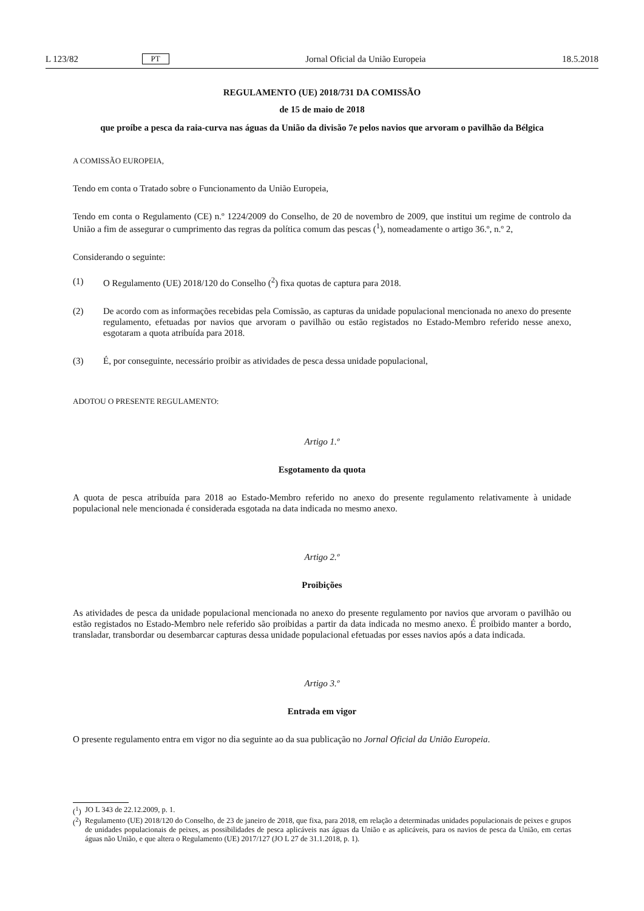L 123/82 PT Jornal Oficial da União Europeia 18.5.2018
REGULAMENTO (UE) 2018/731 DA COMISSÃO
de 15 de maio de 2018
que proíbe a pesca da raia-curva nas águas da União da divisão 7e pelos navios que arvoram o pavilhão da Bélgica
A COMISSÃO EUROPEIA,
Tendo em conta o Tratado sobre o Funcionamento da União Europeia,
Tendo em conta o Regulamento (CE) n.º 1224/2009 do Conselho, de 20 de novembro de 2009, que institui um regime de controlo da União a fim de assegurar o cumprimento das regras da política comum das pescas (<sup>1</sup>), nomeadamente o artigo 36.º, n.º 2,
Considerando o seguinte:
(1) O Regulamento (UE) 2018/120 do Conselho (<sup>2</sup>) fixa quotas de captura para 2018.
(2) De acordo com as informações recebidas pela Comissão, as capturas da unidade populacional mencionada no anexo do presente regulamento, efetuadas por navios que arvoram o pavilhão ou estão registados no Estado-Membro referido nesse anexo, esgotaram a quota atribuída para 2018.
(3) É, por conseguinte, necessário proibir as atividades de pesca dessa unidade populacional,
ADOTOU O PRESENTE REGULAMENTO:
Artigo 1.º
Esgotamento da quota
A quota de pesca atribuída para 2018 ao Estado-Membro referido no anexo do presente regulamento relativamente à unidade populacional nele mencionada é considerada esgotada na data indicada no mesmo anexo.
Artigo 2.º
Proibições
As atividades de pesca da unidade populacional mencionada no anexo do presente regulamento por navios que arvoram o pavilhão ou estão registados no Estado-Membro nele referido são proibidas a partir da data indicada no mesmo anexo. É proibido manter a bordo, transladar, transbordar ou desembarcar capturas dessa unidade populacional efetuadas por esses navios após a data indicada.
Artigo 3.º
Entrada em vigor
O presente regulamento entra em vigor no dia seguinte ao da sua publicação no Jornal Oficial da União Europeia.
(<sup>1</sup>) JO L 343 de 22.12.2009, p. 1.
(<sup>2</sup>) Regulamento (UE) 2018/120 do Conselho, de 23 de janeiro de 2018, que fixa, para 2018, em relação a determinadas unidades populacionais de peixes e grupos de unidades populacionais de peixes, as possibilidades de pesca aplicáveis nas águas da União e as aplicáveis, para os navios de pesca da União, em certas águas não União, e que altera o Regulamento (UE) 2017/127 (JO L 27 de 31.1.2018, p. 1).